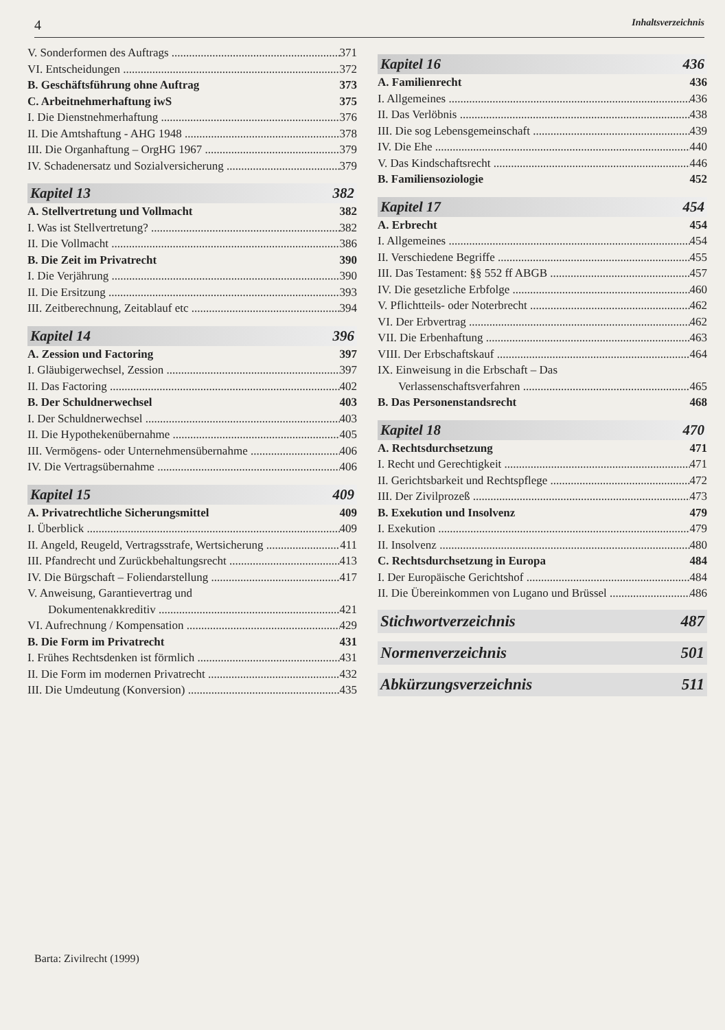4 Inhaltsverzeichnis
V. Sonderformen des Auftrags 371
VI. Entscheidungen 372
B. Geschäftsführung ohne Auftrag 373
C. Arbeitnehmerhaftung iwS 375
I. Die Dienstnehmerhaftung 376
II. Die Amtshaftung - AHG 1948 378
III. Die Organhaftung – OrgHG 1967 379
IV. Schadenersatz und Sozialversicherung 379
Kapitel 13 382
A. Stellvertretung und Vollmacht 382
I. Was ist Stellvertretung? 382
II. Die Vollmacht 386
B. Die Zeit im Privatrecht 390
I. Die Verjährung 390
II. Die Ersitzung 393
III. Zeitberechnung, Zeitablauf etc 394
Kapitel 14 396
A. Zession und Factoring 397
I. Gläubigerwechsel, Zession 397
II. Das Factoring 402
B. Der Schuldnerwechsel 403
I. Der Schuldnerwechsel 403
II. Die Hypothekenübernahme 405
III. Vermögens- oder Unternehmensübernahme 406
IV. Die Vertragsübernahme 406
Kapitel 15 409
A. Privatrechtliche Sicherungsmittel 409
I. Überblick 409
II. Angeld, Reugeld, Vertragsstrafe, Wertsicherung 411
III. Pfandrecht und Zurückbehaltungsrecht 413
IV. Die Bürgschaft – Foliendarstellung 417
V. Anweisung, Garantievertrag und
Dokumentenakkreditiv 421
VI. Aufrechnung / Kompensation 429
B. Die Form im Privatrecht 431
I. Frühes Rechtsdenken ist förmlich 431
II. Die Form im modernen Privatrecht 432
III. Die Umdeutung (Konversion) 435
Barta: Zivilrecht (1999)
Kapitel 16 436
A. Familienrecht 436
I. Allgemeines 436
II. Das Verlöbnis 438
III. Die sog Lebensgemeinschaft 439
IV. Die Ehe 440
V. Das Kindschaftsrecht 446
B. Familiensoziologie 452
Kapitel 17 454
A. Erbrecht 454
I. Allgemeines 454
II. Verschiedene Begriffe 455
III. Das Testament: §§ 552 ff ABGB 457
IV. Die gesetzliche Erbfolge 460
V. Pflichtteils- oder Noterbrecht 462
VI. Der Erbvertrag 462
VII. Die Erbenhaftung 463
VIII. Der Erbschaftskauf 464
IX. Einweisung in die Erbschaft – Das
Verlassenschaftsverfahren 465
B. Das Personenstandsrecht 468
Kapitel 18 470
A. Rechtsdurchsetzung 471
I. Recht und Gerechtigkeit 471
II. Gerichtsbarkeit und Rechtspflege 472
III. Der Zivilprozeß 473
B. Exekution und Insolvenz 479
I. Exekution 479
II. Insolvenz 480
C. Rechtsdurchsetzung in Europa 484
I. Der Europäische Gerichtshof 484
II. Die Übereinkommen von Lugano und Brüssel 486
Stichwortverzeichnis 487
Normenverzeichnis 501
Abkürzungsverzeichnis 511